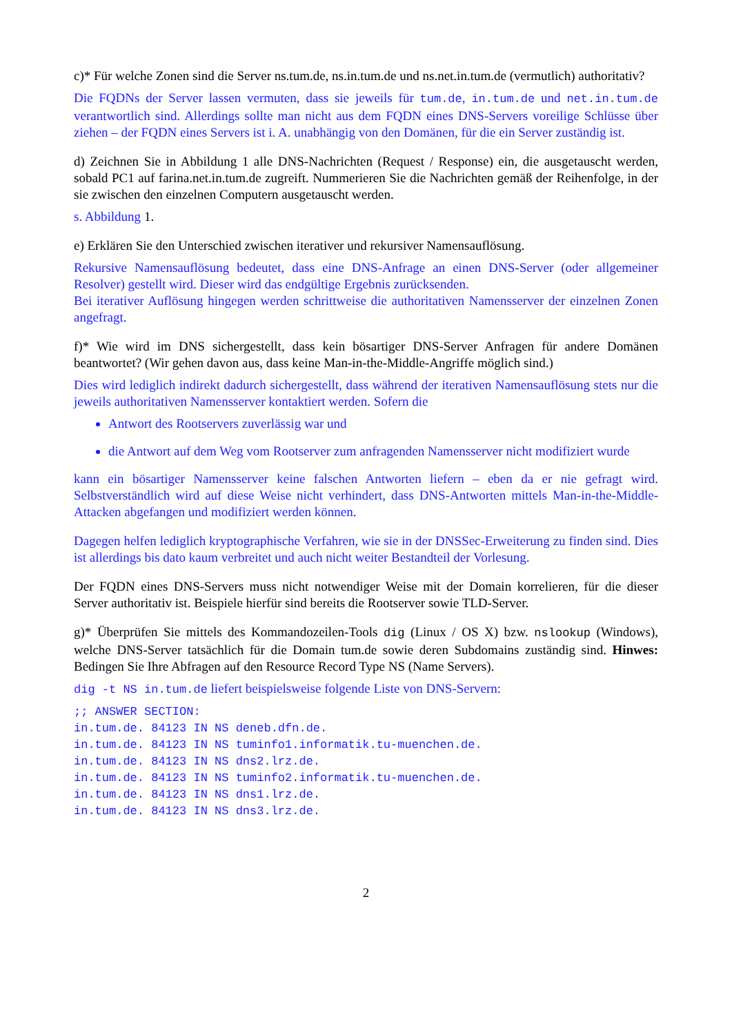c)* Für welche Zonen sind die Server ns.tum.de, ns.in.tum.de und ns.net.in.tum.de (vermutlich) authoritativ?
Die FQDNs der Server lassen vermuten, dass sie jeweils für tum.de, in.tum.de und net.in.tum.de verantwortlich sind. Allerdings sollte man nicht aus dem FQDN eines DNS-Servers voreilige Schlüsse über ziehen – der FQDN eines Servers ist i. A. unabhängig von den Domänen, für die ein Server zuständig ist.
d) Zeichnen Sie in Abbildung 1 alle DNS-Nachrichten (Request / Response) ein, die ausgetauscht werden, sobald PC1 auf farina.net.in.tum.de zugreift. Nummerieren Sie die Nachrichten gemäß der Reihenfolge, in der sie zwischen den einzelnen Computern ausgetauscht werden.
s. Abbildung 1.
e) Erklären Sie den Unterschied zwischen iterativer und rekursiver Namensauflösung.
Rekursive Namensauflösung bedeutet, dass eine DNS-Anfrage an einen DNS-Server (oder allgemeiner Resolver) gestellt wird. Dieser wird das endgültige Ergebnis zurücksenden.
Bei iterativer Auflösung hingegen werden schrittweise die authoritativen Namensserver der einzelnen Zonen angefragt.
f)* Wie wird im DNS sichergestellt, dass kein bösartiger DNS-Server Anfragen für andere Domänen beantwortet? (Wir gehen davon aus, dass keine Man-in-the-Middle-Angriffe möglich sind.)
Dies wird lediglich indirekt dadurch sichergestellt, dass während der iterativen Namensauflösung stets nur die jeweils authoritativen Namensserver kontaktiert werden. Sofern die
Antwort des Rootservers zuverlässig war und
die Antwort auf dem Weg vom Rootserver zum anfragenden Namensserver nicht modifiziert wurde
kann ein bösartiger Namensserver keine falschen Antworten liefern – eben da er nie gefragt wird. Selbstverständlich wird auf diese Weise nicht verhindert, dass DNS-Antworten mittels Man-in-the-Middle-Attacken abgefangen und modifiziert werden können.
Dagegen helfen lediglich kryptographische Verfahren, wie sie in der DNSSec-Erweiterung zu finden sind. Dies ist allerdings bis dato kaum verbreitet und auch nicht weiter Bestandteil der Vorlesung.
Der FQDN eines DNS-Servers muss nicht notwendiger Weise mit der Domain korrelieren, für die dieser Server authoritativ ist. Beispiele hierfür sind bereits die Rootserver sowie TLD-Server.
g)* Überprüfen Sie mittels des Kommandozeilen-Tools dig (Linux / OS X) bzw. nslookup (Windows), welche DNS-Server tatsächlich für die Domain tum.de sowie deren Subdomains zuständig sind. Hinwes: Bedingen Sie Ihre Abfragen auf den Resource Record Type NS (Name Servers).
dig -t NS in.tum.de liefert beispielsweise folgende Liste von DNS-Servern:
;; ANSWER SECTION:
in.tum.de. 84123 IN NS deneb.dfn.de.
in.tum.de. 84123 IN NS tuminfo1.informatik.tu-muenchen.de.
in.tum.de. 84123 IN NS dns2.lrz.de.
in.tum.de. 84123 IN NS tuminfo2.informatik.tu-muenchen.de.
in.tum.de. 84123 IN NS dns1.lrz.de.
in.tum.de. 84123 IN NS dns3.lrz.de.
2